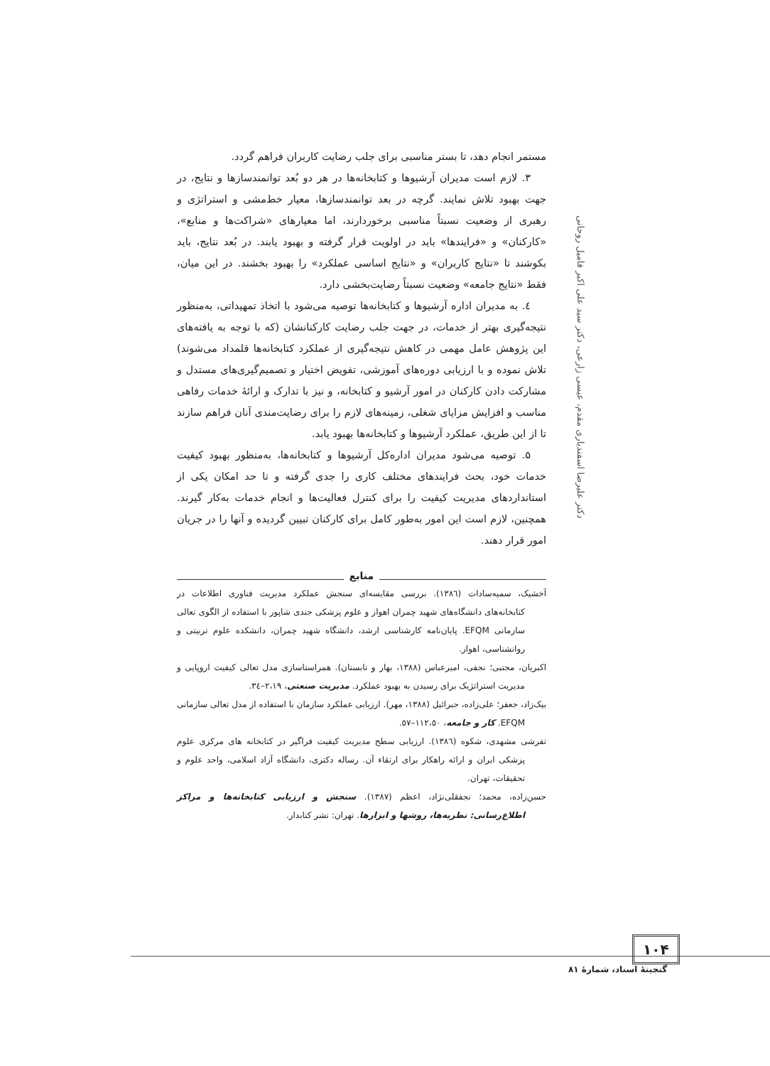دکتر علیرضا اسفندیاری مقدم، عیسی زارعی، دکتر سید علی اکبر فامیل روحانی
مستمر انجام دهد، تا بستر مناسبی برای جلب رضایت کاربران فراهم گردد.
۳. لازم است مدیران آرشیوها و کتابخانه‌ها در هر دو بُعد توانمندسازها و نتایج، در جهت بهبود تلاش نمایند. گرچه در بعد توانمندسازها، معیار خط‌مشی و استراتژی و رهبری از وضعیت نسبتاً مناسبی برخوردارند، اما معیارهای «شراکت‌ها و منابع»، «کارکنان» و «فرایندها» باید در اولویت قرار گرفته و بهبود یابند. در بُعد نتایج، باید بکوشند تا «نتایج کاربران» و «نتایج اساسی عملکرد» را بهبود بخشند. در این میان، فقط «نتایج جامعه» وضعیت نسبتاً رضایت‌بخشی دارد.
٤. به مدیران اداره آرشیوها و کتابخانه‌ها توصیه می‌شود با اتخاذ تمهیداتی، به‌منظور نتیجه‌گیری بهتر از خدمات، در جهت جلب رضایت کارکنانشان (که با توجه به یافته‌های این پژوهش عامل مهمی در کاهش نتیجه‌گیری از عملکرد کتابخانه‌ها قلمداد می‌شوند) تلاش نموده و با ارزیابی دوره‌های آموزشی، تفویض اختیار و تصمیم‌گیری‌های مستدل و مشارکت دادن کارکنان در امور آرشیو و کتابخانه، و نیز با تدارک و ارائهٔ خدمات رفاهی مناسب و افزایش مزایای شغلی، زمینه‌های لازم را برای رضایت‌مندی آنان فراهم سازند تا از این طریق، عملکرد آرشیوها و کتابخانه‌ها بهبود یابد.
۵. توصیه می‌شود مدیران اداره‌کل آرشیوها و کتابخانه‌ها، به‌منظور بهبود کیفیت خدمات خود، بحث فرایندهای مختلف کاری را جدی گرفته و تا حد امکان یکی از استانداردهای مدیریت کیفیت را برای کنترل فعالیت‌ها و انجام خدمات به‌کار گیرند. همچنین، لازم است این امور به‌طور کامل برای کارکنان تبیین گردیده و آنها را در جریان امور قرار دهند.
منابع
آخشیک، سمیه‌سادات (١٣٨٦). بررسی مقایسه‌ای سنجش عملکرد مدیریت فناوری اطلاعات در کتابخانه‌های دانشگاه‌های شهید چمران اهواز و علوم پزشکی جندی شاپور با استفاده از الگوی تعالی سازمانی EFQM. پایان‌نامه کارشناسی ارشد، دانشگاه شهید چمران، دانشکده علوم تربیتی و روانشناسی، اهواز.
اکبریان، مجتبی؛ نجفی، امیرعباس (١٣٨٨، بهار و تابستان). همراستاسازی مدل تعالی کیفیت اروپایی و مدیریت استراتژیک برای رسیدن به بهبود عملکرد. مدیریت صنعتی، ٢،١٩–٣٤.
بیک‌زاد، جعفر؛ علی‌زاده، جبرائیل (١٣٨٨، مهر). ارزیابی عملکرد سازمان با استفاده از مدل تعالی سازمانی EFQM. کار و جامعه، ١١٢،٥٠–٥٧.
تفرشی مشهدی، شکوه (١٣٨٦). ارزیابی سطح مدیریت کیفیت فراگیر در کتابخانه های مرکزی علوم پزشکی ایران و ارائه راهکار برای ارتقاء آن. رساله دکتری، دانشگاه آزاد اسلامی، واحد علوم و تحقیقات، تهران.
حسن‌زاده، محمد؛ نجفقلی‌نژاد، اعظم (١٣٨٧). سنجش و ارزیابی کتابخانه‌ها و مراکز اطلاع‌رسانی: نظریه‌ها، روشها و ابزارها. تهران: نشر کتابدار.
١٠۴
گنجینهٔ اسناد، شمارهٔ ٨١